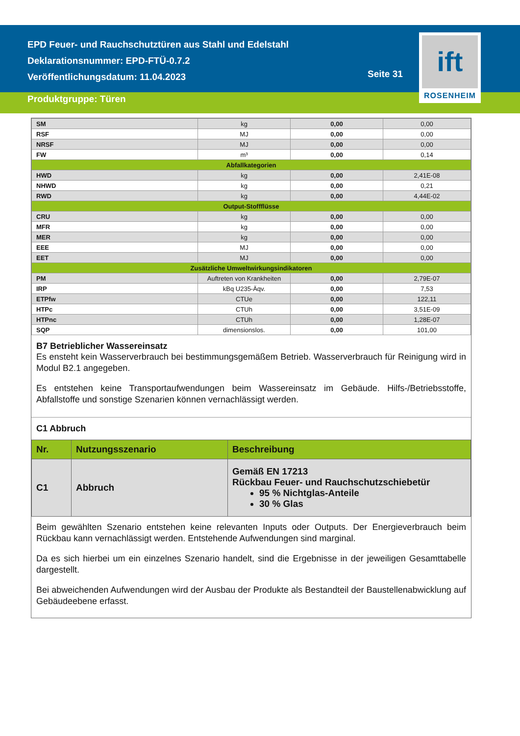EPD Feuer- und Rauchschutztüren aus Stahl und Edelstahl
Deklarationsnummer: EPD-FTÜ-0.7.2
Veröffentlichungsdatum: 11.04.2023
Seite 31
ift
ROSENHEIM
Produktgruppe: Türen
| SM | kg | 0,00 | 0,00 |
| RSF | MJ | 0,00 | 0,00 |
| NRSF | MJ | 0,00 | 0,00 |
| FW | m³ | 0,00 | 0,14 |
| Abfallkategorien | | | |
| HWD | kg | 0,00 | 2,41E-08 |
| NHWD | kg | 0,00 | 0,21 |
| RWD | kg | 0,00 | 4,44E-02 |
| Output-Stoffflüsse | | | |
| CRU | kg | 0,00 | 0,00 |
| MFR | kg | 0,00 | 0,00 |
| MER | kg | 0,00 | 0,00 |
| EEE | MJ | 0,00 | 0,00 |
| EET | MJ | 0,00 | 0,00 |
| Zusätzliche Umweltwirkungsindikatoren | | | |
| PM | Auftreten von Krankheiten | 0,00 | 2,79E-07 |
| IRP | kBq U235-Äqv. | 0,00 | 7,53 |
| ETPfw | CTUe | 0,00 | 122,11 |
| HTPc | CTUh | 0,00 | 3,51E-09 |
| HTPnc | CTUh | 0,00 | 1,28E-07 |
| SQP | dimensionslos. | 0,00 | 101,00 |
B7 Betrieblicher Wassereinsatz
Es ensteht kein Wasserverbrauch bei bestimmungsgemäßem Betrieb. Wasserverbrauch für Reinigung wird in Modul B2.1 angegeben.
Es entstehen keine Transportaufwendungen beim Wassereinsatz im Gebäude. Hilfs-/Betriebsstoffe, Abfallstoffe und sonstige Szenarien können vernachlässigt werden.
C1 Abbruch
| Nr. | Nutzungsszenario | Beschreibung |
| --- | --- | --- |
| C1 | Abbruch | Gemäß EN 17213 Rückbau Feuer- und Rauchschutzschiebetür 95 % Nichtglas-Anteile 30 % Glas |
Beim gewählten Szenario entstehen keine relevanten Inputs oder Outputs. Der Energieverbrauch beim Rückbau kann vernachlässigt werden. Entstehende Aufwendungen sind marginal.
Da es sich hierbei um ein einzelnes Szenario handelt, sind die Ergebnisse in der jeweiligen Gesamttabelle dargestellt.
Bei abweichenden Aufwendungen wird der Ausbau der Produkte als Bestandteil der Baustellenabwicklung auf Gebäudeebene erfasst.